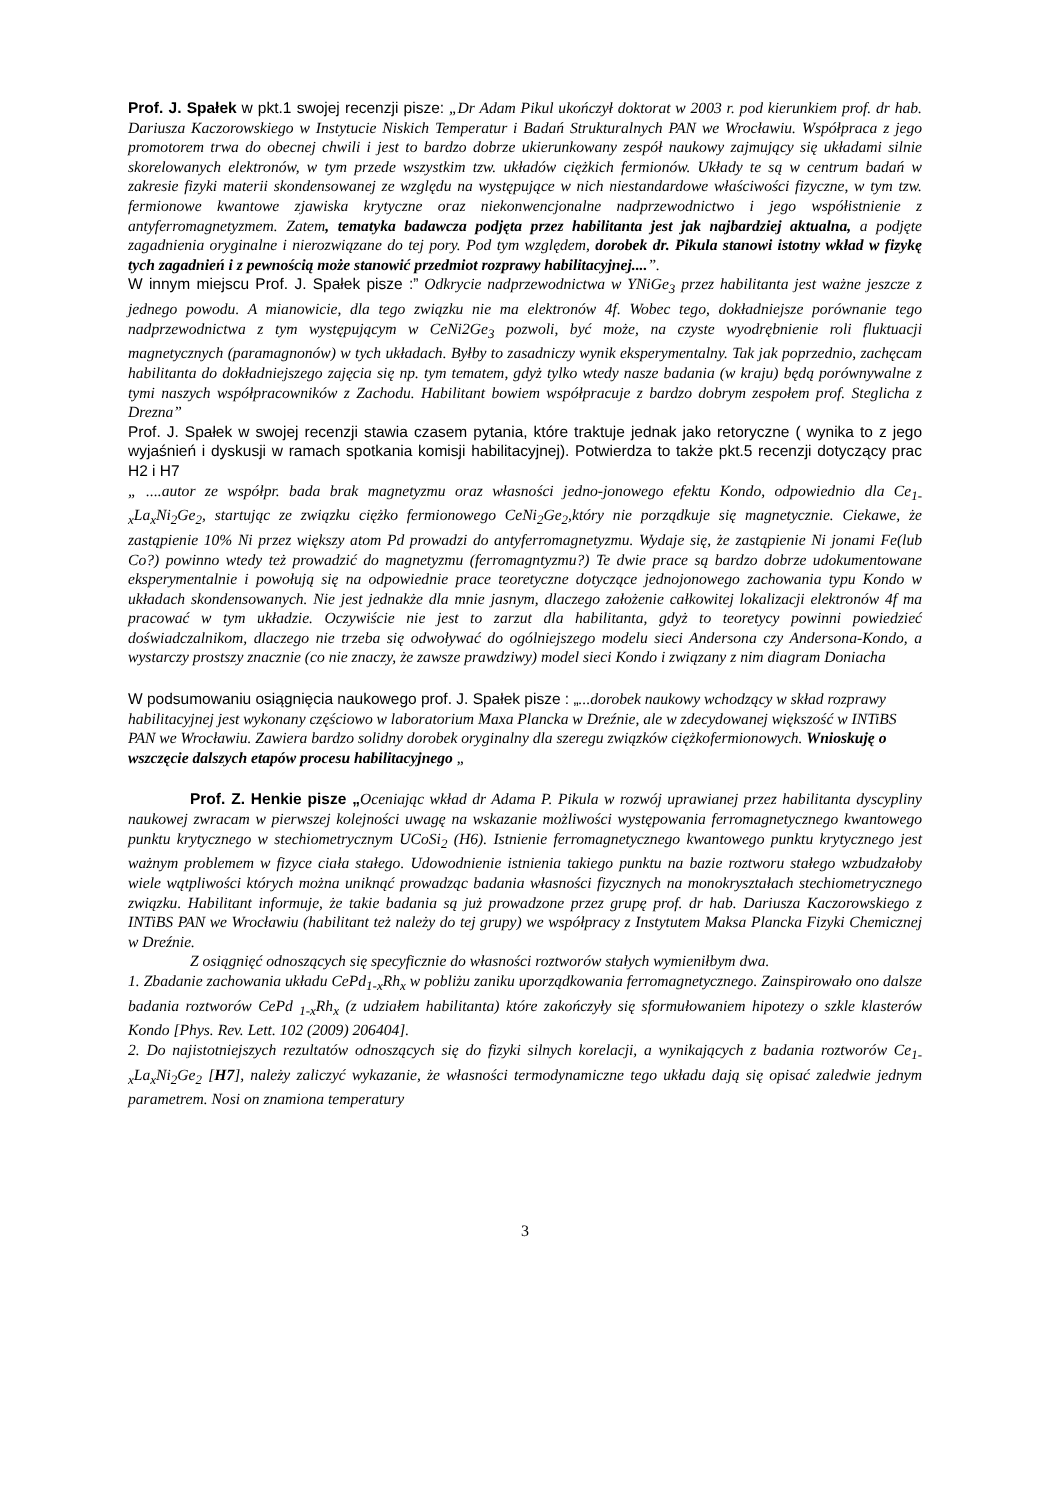Prof. J. Spałek w pkt.1 swojej recenzji pisze: „Dr Adam Pikul ukończył doktorat w 2003 r. pod kierunkiem prof. dr hab. Dariusza Kaczorowskiego w Instytucie Niskich Temperatur i Badań Strukturalnych PAN we Wrocławiu. Współpraca z jego promotorem trwa do obecnej chwili i jest to bardzo dobrze ukierunkowany zespół naukowy zajmujący się układami silnie skorelowanych elektronów, w tym przede wszystkim tzw. układów ciężkich fermionów. Układy te są w centrum badań w zakresie fizyki materii skondensowanej ze względu na występujące w nich niestandardowe właściwości fizyczne, w tym tzw. fermionowe kwantowe zjawiska krytyczne oraz niekonwencjonalne nadprzewodnictwo i jego współistnienie z antyferromagnetyzmem. Zatem, tematyka badawcza podjęta przez habilitanta jest jak najbardziej aktualna, a podjęte zagadnienia oryginalne i nierozwiązane do tej pory. Pod tym względem, dorobek dr. Pikula stanowi istotny wkład w fizykę tych zagadnień i z pewnością może stanowić przedmiot rozprawy habilitacyjnej....”.
W innym miejscu Prof. J. Spałek pisze :” Odkrycie nadprzewodnictwa w YNiGe<sub>3</sub> przez habilitanta jest ważne jeszcze z jednego powodu. A mianowicie, dla tego związku nie ma elektronów 4f. Wobec tego, dokładniejsze porównanie tego nadprzewodnictwa z tym występującym w CeNi2Ge<sub>3</sub> pozwoli, być może, na czyste wyodrębnienie roli fluktuacji magnetycznych (paramagnonów) w tych układach. Byłby to zasadniczy wynik eksperymentalny. Tak jak poprzednio, zachęcam habilitanta do dokładniejszego zajęcia się np. tym tematem, gdyż tylko wtedy nasze badania (w kraju) będą porównywalne z tymi naszych współpracowników z Zachodu. Habilitant bowiem współpracuje z bardzo dobrym zespołem prof. Steglicha z Drezna”
Prof. J. Spałek w swojej recenzji stawia czasem pytania, które traktuje jednak jako retoryczne ( wynika to z jego wyjaśnień i dyskusji w ramach spotkania komisji habilitacyjnej). Potwierdza to także pkt.5 recenzji dotyczący prac H2 i H7
„ ....autor ze współpr. bada brak magnetyzmu oraz własności jedno-jonowego efektu Kondo, odpowiednio dla Ce<sub>1-x</sub>La<sub>x</sub>Ni<sub>2</sub>Ge<sub>2</sub>, startując ze związku ciężko fermionowego CeNi<sub>2</sub>Ge<sub>2</sub>,który nie porządkuje się magnetycznie. Ciekawe, że zastąpienie 10% Ni przez większy atom Pd prowadzi do antyferromagnetyzmu. Wydaje się, że zastąpienie Ni jonami Fe(lub Co?) powinno wtedy też prowadzić do magnetyzmu (ferromagntyzmu?) Te dwie prace są bardzo dobrze udokumentowane eksperymentalnie i powołują się na odpowiednie prace teoretyczne dotyczące jednojonowego zachowania typu Kondo w układach skondensowanych. Nie jest jednakże dla mnie jasnym, dlaczego założenie całkowitej lokalizacji elektronów 4f ma pracować w tym układzie. Oczywiście nie jest to zarzut dla habilitanta, gdyż to teoretycy powinni powiedzieć doświadczalnikom, dlaczego nie trzeba się odwoływać do ogólniejszego modelu sieci Andersona czy Andersona-Kondo, a wystarczy prostszy znacznie (co nie znaczy, że zawsze prawdziwy) model sieci Kondo i związany z nim diagram Doniacha
W podsumowaniu osiągnięcia naukowego prof. J. Spałek pisze : „...dorobek naukowy wchodzący w skład rozprawy habilitacyjnej jest wykonany częściowo w laboratorium Maxa Plancka w Dreźnie, ale w zdecydowanej większość w INTiBS PAN we Wrocławiu. Zawiera bardzo solidny dorobek oryginalny dla szeregu związków ciężkofermionowych. Wnioskuję o wszczęcie dalszych etapów procesu habilitacyjnego „
Prof. Z. Henkie pisze „Oceniając wkład dr Adama P. Pikula w rozwój uprawianej przez habilitanta dyscypliny naukowej zwracam w pierwszej kolejności uwagę na wskazanie możliwości występowania ferromagnetycznego kwantowego punktu krytycznego w stechiometrycznym UCoSi<sub>2</sub> (H6). Istnienie ferromagnetycznego kwantowego punktu krytycznego jest ważnym problemem w fizyce ciała stałego. Udowodnienie istnienia takiego punktu na bazie roztworu stałego wzbudzałoby wiele wątpliwości których można uniknąć prowadząc badania własności fizycznych na monokryształach stechiometrycznego związku. Habilitant informuje, że takie badania są już prowadzone przez grupę prof. dr hab. Dariusza Kaczorowskiego z INTiBS PAN we Wrocławiu (habilitant też należy do tej grupy) we współpracy z Instytutem Maksa Plancka Fizyki Chemicznej w Dreźnie.
Z osiągnięć odnoszących się specyficznie do własności roztworów stałych wymieniłbym dwa.
1. Zbadanie zachowania układu CePd<sub>1-x</sub>Rh<sub>x</sub> w pobliżu zaniku uporządkowania ferromagnetycznego. Zainspirowało ono dalsze badania roztworów CePd <sub>1-x</sub>Rh<sub>x</sub> (z udziałem habilitanta) które zakończyły się sformułowaniem hipotezy o szkle klasterów Kondo [Phys. Rev. Lett. 102 (2009) 206404].
2. Do najistotniejszych rezultatów odnoszących się do fizyki silnych korelacji, a wynikających z badania roztworów Ce<sub>1-x</sub>La<sub>x</sub>Ni<sub>2</sub>Ge<sub>2</sub> [H7], należy zaliczyć wykazanie, że własności termodynamiczne tego układu dają się opisać zaledwie jednym parametrem. Nosi on znamiona temperatury
3